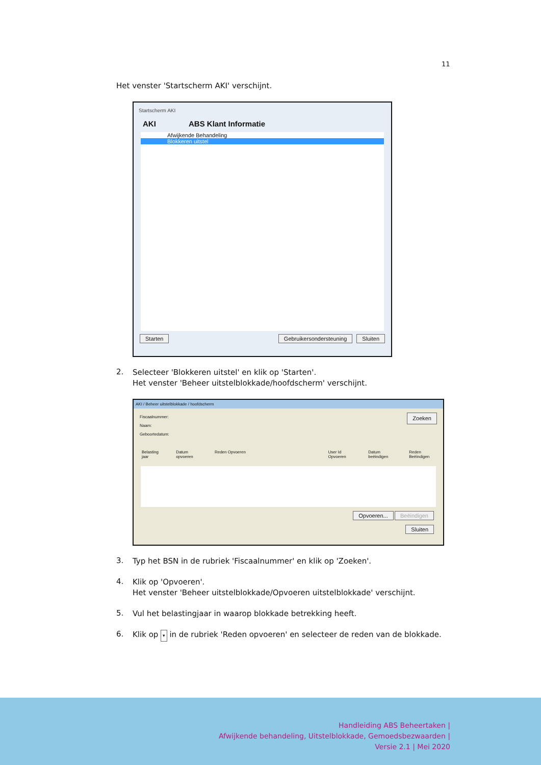11
Het venster 'Startscherm AKI' verschijnt.
Startscherm AKI
AKI ABS Klant Informatie
Afwijkende Behandeling
Blokkeren uitstel
Starten Gebruikersondersteuning Sluiten
2.
Selecteer 'Blokkeren uitstel' en klik op 'Starten'.
Het venster 'Beheer uitstelblokkade/hoofdscherm' verschijnt.
AKI / Beheer uitstelblokkade / hoofdscherm
Fiscaalnummer: Zoeken
Naam:
Geboortedatum:
Belasting jaar Datum opvoeren Reden Opvoeren User Id Opvoeren Datum beëindigen Reden Beëindigen
Opvoeren... Beëindigen
Sluiten
3.
Typ het BSN in de rubriek 'Fiscaalnummer' en klik op 'Zoeken'.
4.
Klik op 'Opvoeren'.
Het venster 'Beheer uitstelblokkade/Opvoeren uitstelblokkade' verschijnt.
5.
Vul het belastingjaar in waarop blokkade betrekking heeft.
6.
Klik op ▾ in de rubriek 'Reden opvoeren' en selecteer de reden van de blokkade.
Handleiding ABS Beheertaken |
Afwijkende behandeling, Uitstelblokkade, Gemoedsbezwaarden |
Versie 2.1 | Mei 2020